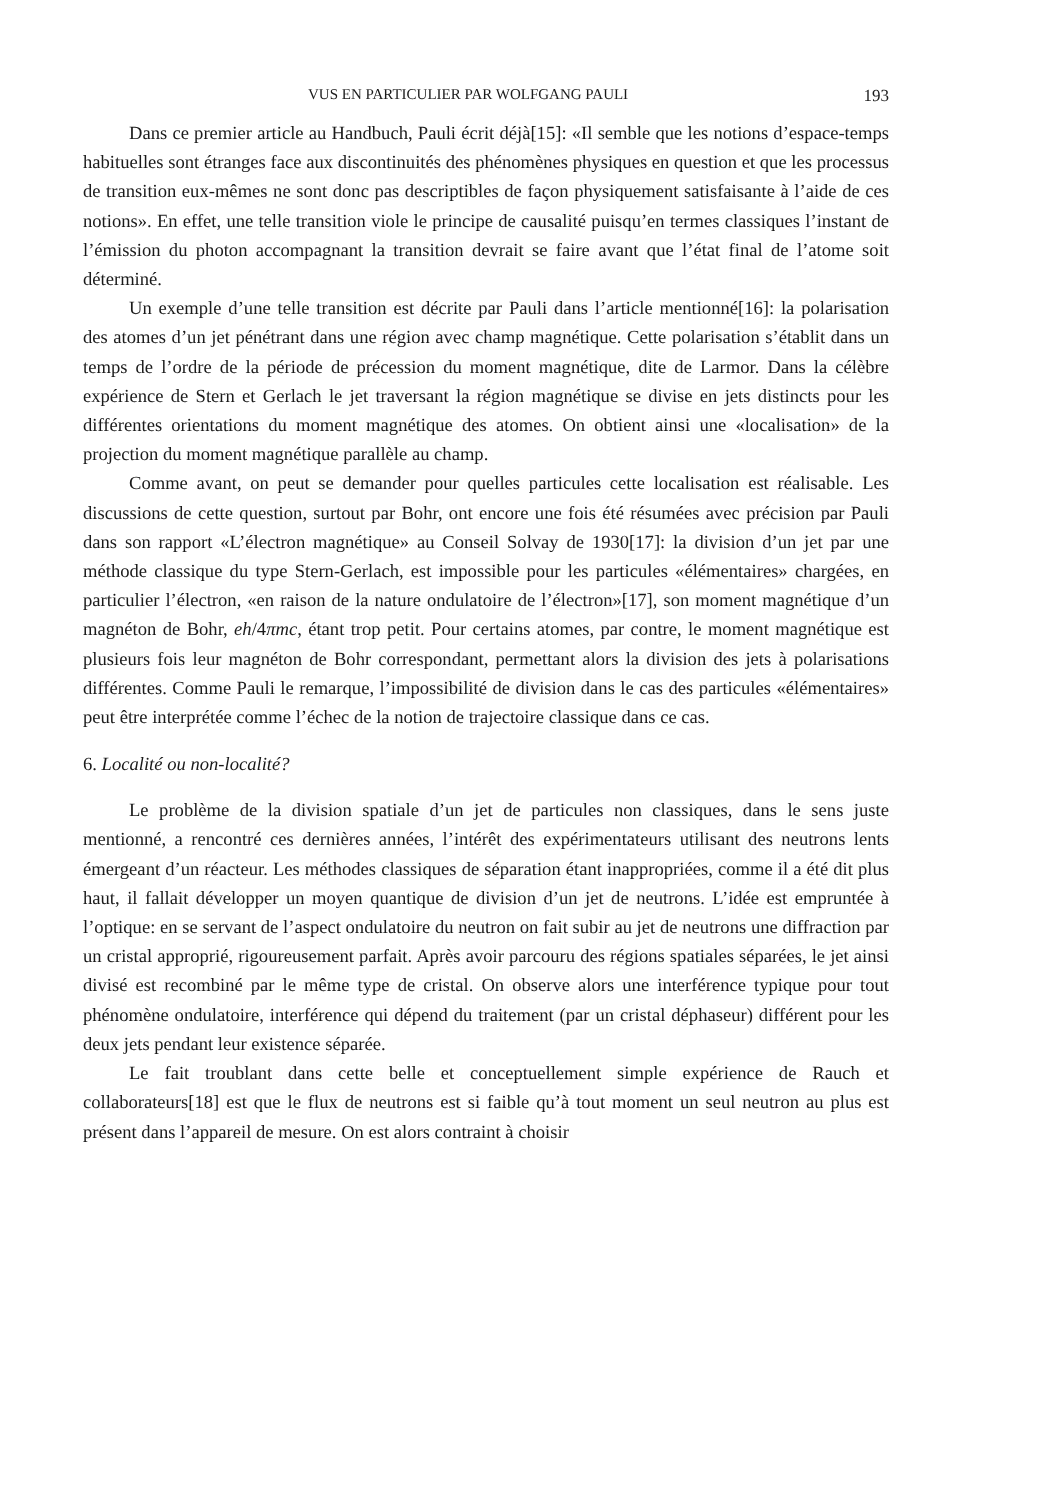VUS EN PARTICULIER PAR WOLFGANG PAULI 193
Dans ce premier article au Handbuch, Pauli écrit déjà[15]: «Il semble que les notions d’espace-temps habituelles sont étranges face aux discontinuités des phénomènes physiques en question et que les processus de transition eux-mêmes ne sont donc pas descriptibles de façon physiquement satisfaisante à l’aide de ces notions». En effet, une telle transition viole le principe de causalité puisqu’en termes classiques l’instant de l’émission du photon accompagnant la transition devrait se faire avant que l’état final de l’atome soit déterminé.
Un exemple d’une telle transition est décrite par Pauli dans l’article mentionné[16]: la polarisation des atomes d’un jet pénétrant dans une région avec champ magnétique. Cette polarisation s’établit dans un temps de l’ordre de la période de précession du moment magnétique, dite de Larmor. Dans la célèbre expérience de Stern et Gerlach le jet traversant la région magnétique se divise en jets distincts pour les différentes orientations du moment magnétique des atomes. On obtient ainsi une «localisation» de la projection du moment magnétique parallèle au champ.
Comme avant, on peut se demander pour quelles particules cette localisation est réalisable. Les discussions de cette question, surtout par Bohr, ont encore une fois été résumées avec précision par Pauli dans son rapport «L’électron magnétique» au Conseil Solvay de 1930[17]: la division d’un jet par une méthode classique du type Stern-Gerlach, est impossible pour les particules «élémentaires» chargées, en particulier l’électron, «en raison de la nature ondulatoire de l’électron»[17], son moment magnétique d’un magnéton de Bohr, eh/4πmc, étant trop petit. Pour certains atomes, par contre, le moment magnétique est plusieurs fois leur magnéton de Bohr correspondant, permettant alors la division des jets à polarisations différentes. Comme Pauli le remarque, l’impossibilité de division dans le cas des particules «élémentaires» peut être interprétée comme l’échec de la notion de trajectoire classique dans ce cas.
6. Localité ou non-localité?
Le problème de la division spatiale d’un jet de particules non classiques, dans le sens juste mentionné, a rencontré ces dernières années, l’intérêt des expérimentateurs utilisant des neutrons lents émergeant d’un réacteur. Les méthodes classiques de séparation étant inappropriées, comme il a été dit plus haut, il fallait développer un moyen quantique de division d’un jet de neutrons. L’idée est empruntée à l’optique: en se servant de l’aspect ondulatoire du neutron on fait subir au jet de neutrons une diffraction par un cristal approprié, rigoureusement parfait. Après avoir parcouru des régions spatiales séparées, le jet ainsi divisé est recombiné par le même type de cristal. On observe alors une interférence typique pour tout phénomène ondulatoire, interférence qui dépend du traitement (par un cristal déphaseur) différent pour les deux jets pendant leur existence séparée.
Le fait troublant dans cette belle et conceptuellement simple expérience de Rauch et collaborateurs[18] est que le flux de neutrons est si faible qu’à tout moment un seul neutron au plus est présent dans l’appareil de mesure. On est alors contraint à choisir